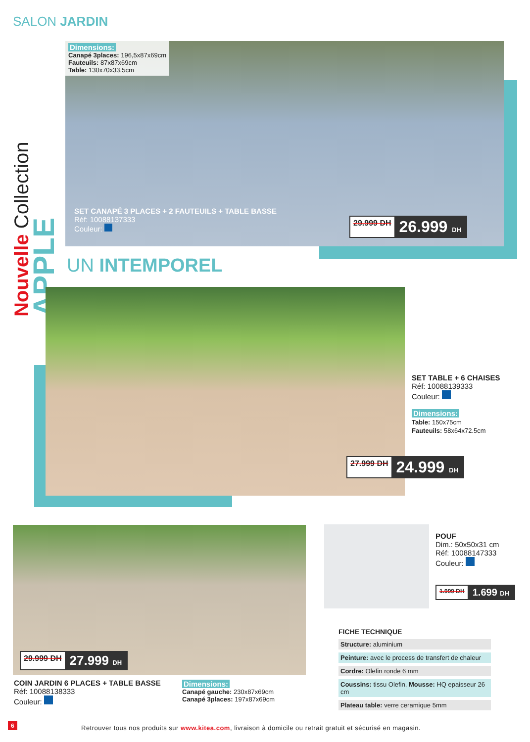SALON JARDIN
Nouvelle Collection APPLE
Dimensions:
Canapé 3places: 196,5x87x69cm
Fauteuils: 87x87x69cm
Table: 130x70x33,5cm
SET CANAPÉ 3 PLACES + 2 FAUTEUILS + TABLE BASSE
Réf: 10088137333
Couleur:
29.999 DH 26.999 DH
UN INTEMPOREL
SET TABLE + 6 CHAISES
Réf: 10088139333
Couleur:
Dimensions:
Table: 150x75cm
Fauteuils: 58x64x72.5cm
27.999 DH 24.999 DH
29.999 DH 27.999 DH
COIN JARDIN 6 PLACES + TABLE BASSE
Réf: 10088138333
Couleur:
Dimensions:
Canapé gauche: 230x87x69cm
Canapé 3places: 197x87x69cm
POUF
Dim.: 50x50x31 cm
Réf: 10088147333
Couleur:
1.999 DH 1.699 DH
FICHE TECHNIQUE
| Structure: aluminium |
| Peinture: avec le process de transfert de chaleur |
| Cordre: Olefin ronde 6 mm |
| Coussins: tissu Olefin, Mousse: HQ epaisseur 26 cm |
| Plateau table: verre ceramique 5mm |
6
Retrouver tous nos produits sur www.kitea.com, livraison à domicile ou retrait gratuit et sécurisé en magasin.